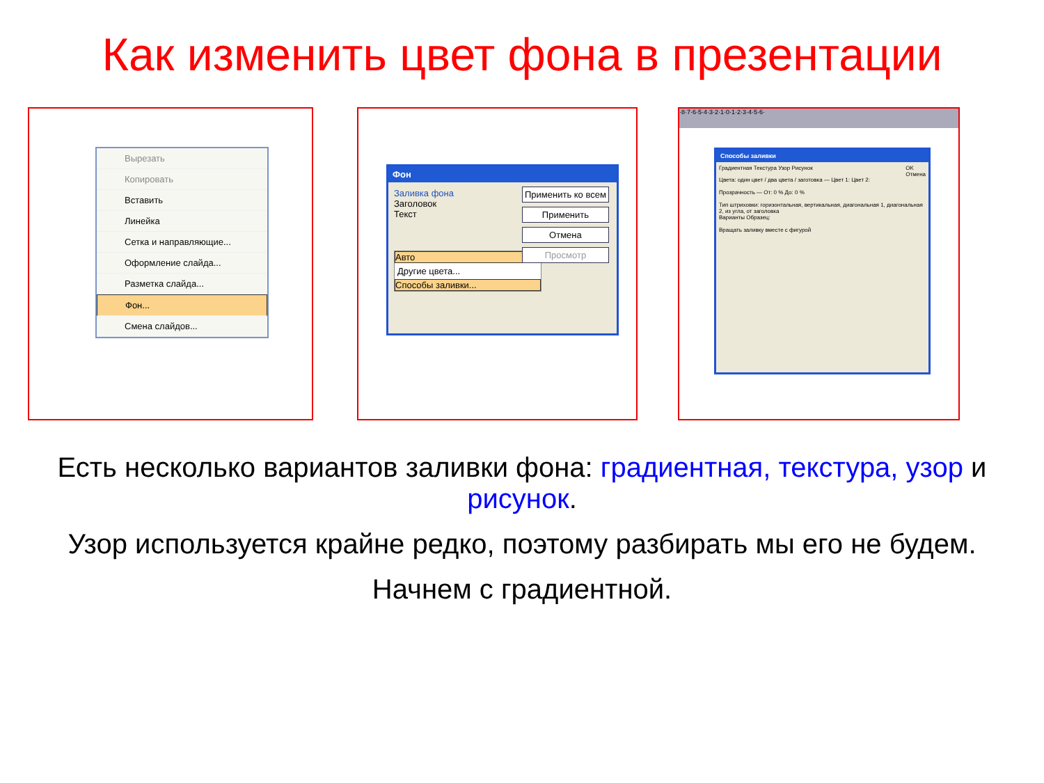Как изменить цвет фона в презентации
Вырезать
Копировать
Вставить
Линейка
Сетка и направляющие...
Оформление слайда...
Разметка слайда...
Фон...
Смена слайдов...
Фон
Заливка фона
Заголовок
Текст
Авто
Другие цвета...
Способы заливки...
Применить ко всем
Применить
Отмена
Просмотр
·8·7·6·5·4·3·2·1·0·1·2·3·4·5·6·
Способы заливки
Градиентная Текстура Узор Рисунок OK
Отмена
Цвета: один цвет / два цвета / заготовка — Цвет 1: Цвет 2:
Прозрачность — От: 0 % До: 0 %
Тип штриховки: горизонтальная, вертикальная, диагональная 1, диагональная 2, из угла, от заголовка
Варианты Образец:
Вращать заливку вместе с фигурой
Есть несколько вариантов заливки фона: градиентная, текстура, узор и рисунок.
Узор используется крайне редко, поэтому разбирать мы его не будем.
Начнем с градиентной.